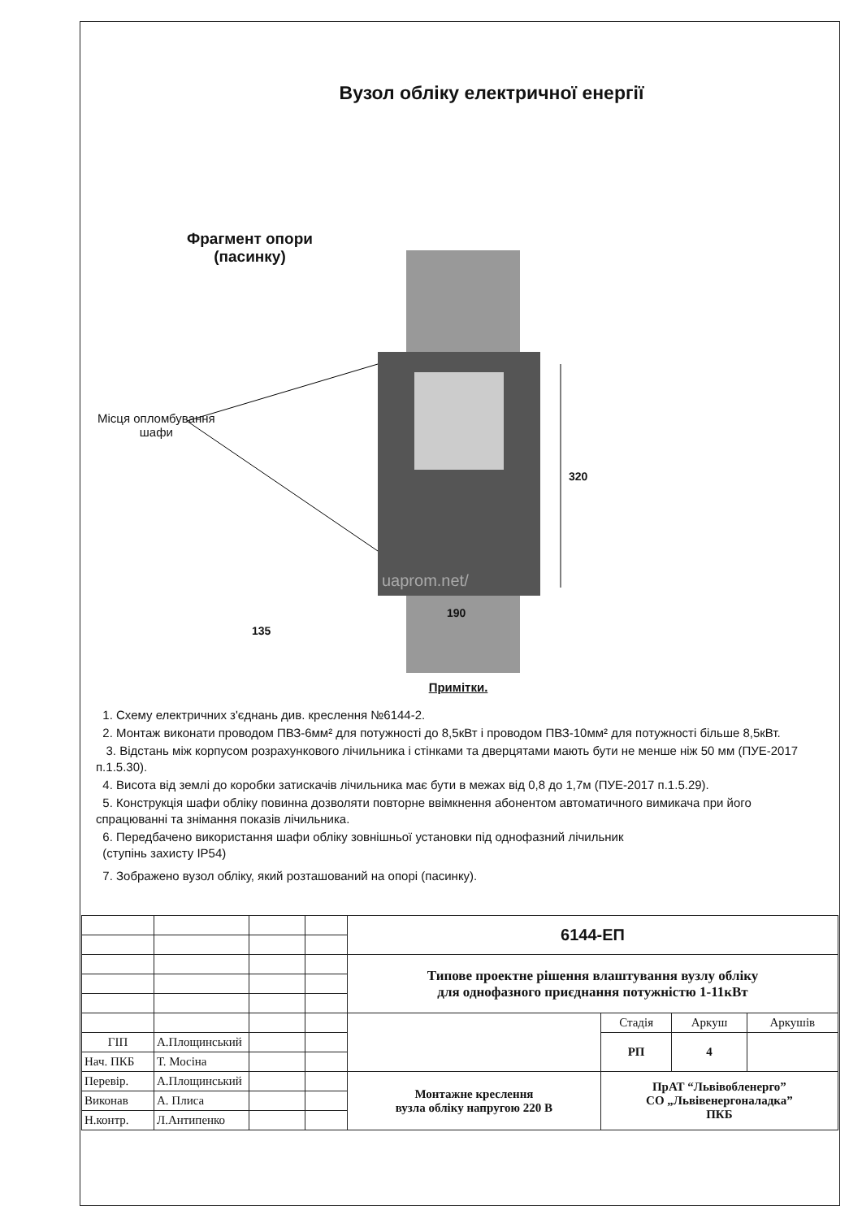Вузол обліку електричної енергії
Фрагмент опори
(пасинку)
Місця опломбування
шафи
320
190
135
uaprom.net/
Примітки.
1. Схему електричних з'єднань див. креслення №6144-2.
2. Монтаж виконати проводом ПВЗ-6мм² для потужності до 8,5кВт і проводом ПВЗ-10мм² для потужності більше 8,5кВт.
3. Відстань між корпусом розрахункового лічильника і стінками та дверцятами мають бути не менше ніж 50 мм (ПУЕ-2017 п.1.5.30).
4. Висота від землі до коробки затискачів лічильника має бути в межах від 0,8 до 1,7м (ПУЕ-2017 п.1.5.29).
5. Конструкція шафи обліку повинна дозволяти повторне ввімкнення абонентом автоматичного вимикача при його спрацюванні та знімання показів лічильника.
6. Передбачено використання шафи обліку зовнішньої установки під однофазний лічильник
(ступінь захисту IP54)
7. Зображено вузол обліку, який розташований на опорі (пасинку).
| | | | | 6144-ЕП | | | |
| | | | | Типове проектне рішення влаштування вузлу обліку для однофазного приєднання потужністю 1-11кВт | | | |
| | | | | | Стадія | Аркуш | Аркушів |
| ГІП | А.Площинський | | | | РП | 4 | |
| Нач. ПКБ | Т. Мосіна | | | | | | |
| Перевір. | А.Площинський | | | Монтажне креслення вузла обліку напругою 220 В | ПрАТ “Львівобленерго” СО „Львівенергоналадка” ПКБ | | |
| Виконав | А. Плиса | | | | | | |
| Н.контр. | Л.Антипенко | | | | | | |